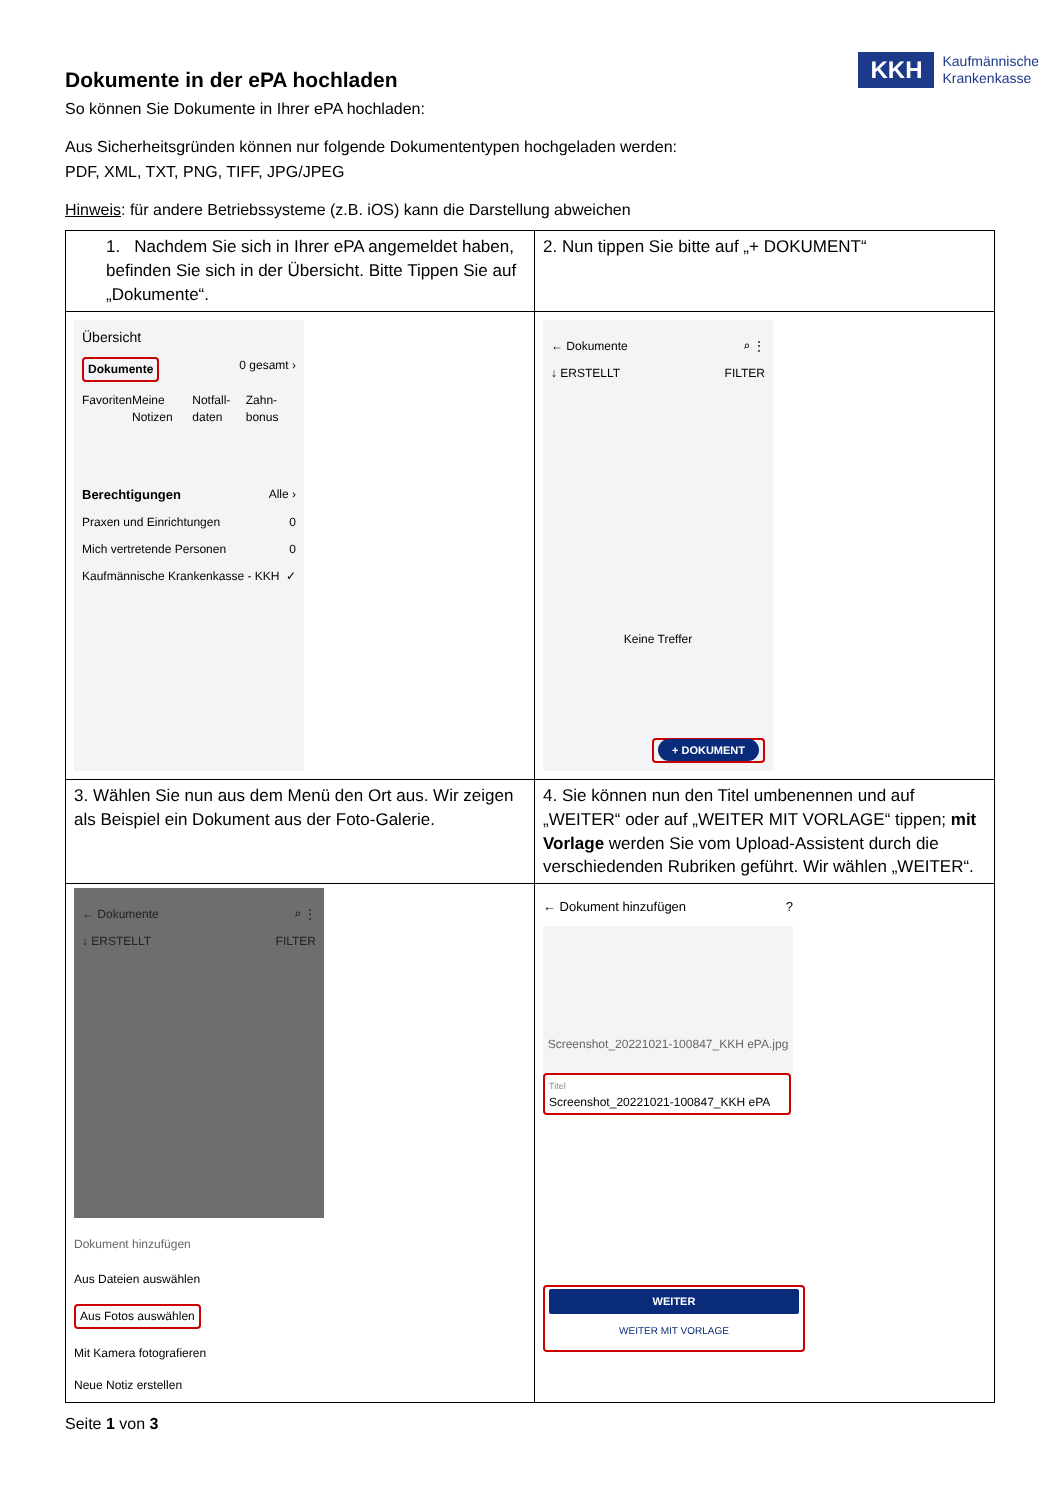KKH
Kaufmännische
Krankenkasse
Dokumente in der ePA hochladen
So können Sie Dokumente in Ihrer ePA hochladen:
Aus Sicherheitsgründen können nur folgende Dokumententypen hochgeladen werden:
PDF, XML, TXT, PNG, TIFF, JPG/JPEG
Hinweis: für andere Betriebssysteme (z.B. iOS) kann die Darstellung abweichen
| 1. Nachdem Sie sich in Ihrer ePA angemeldet haben, befinden Sie sich in der Übersicht. Bitte Tippen Sie auf „Dokumente“. | 2. Nun tippen Sie bitte auf „+ DOKUMENT“ |
| Übersicht Dokumente 0 gesamt › Favoriten Meine Notizen Notfall-daten Zahn-bonus Berechtigungen Alle › Praxen und Einrichtungen 0 Mich vertretende Personen 0 Kaufmännische Krankenkasse - KKH ✓ | ← Dokumente ⌕ ⋮ ↓ ERSTELLT FILTER Keine Treffer + DOKUMENT |
| 3. Wählen Sie nun aus dem Menü den Ort aus. Wir zeigen als Beispiel ein Dokument aus der Foto-Galerie. | 4. Sie können nun den Titel umbenennen und auf „WEITER“ oder auf „WEITER MIT VORLAGE“ tippen; mit Vorlage werden Sie vom Upload-Assistent durch die verschiedenden Rubriken geführt. Wir wählen „WEITER“. |
| ← Dokumente ⌕ ⋮ ↓ ERSTELLT FILTER Dokument hinzufügen Aus Dateien auswählen Aus Fotos auswählen Mit Kamera fotografieren Neue Notiz erstellen | ← Dokument hinzufügen ? Screenshot_20221021-100847_KKH ePA.jpg Titel Screenshot_20221021-100847_KKH ePA WEITER WEITER MIT VORLAGE |
Seite 1 von 3